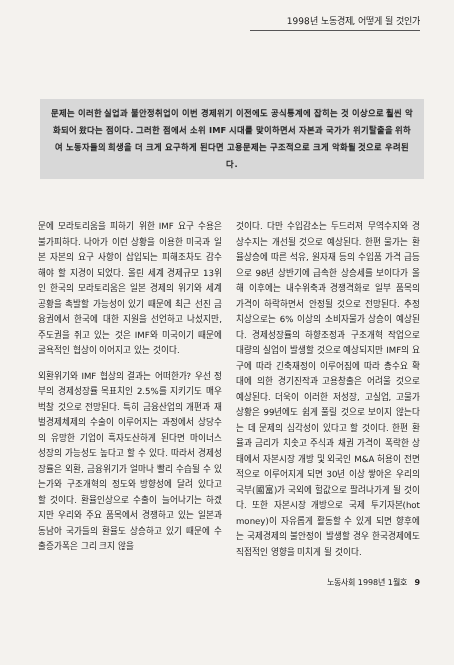1998년 노동경제, 어떻게 될 것인가
문제는 이러한 실업과 불안정취업이 이번 경제위기 이전에도 공식통계에 잡히는 것 이상으로 훨씬 악화되어 왔다는 점이다. 그러한 점에서 소위 IMF 시대를 맞이하면서 자본과 국가가 위기탈출을 위하여 노동자들의 희생을 더 크게 요구하게 된다면 고용문제는 구조적으로 크게 악화될 것으로 우려된다.
문에 모라토리움을 피하기 위한 IMF 요구 수용은 불가피하다. 나아가 이런 상황을 이용한 미국과 일본 자본의 요구 사항이 삽입되는 피해조차도 감수해야 할 지경이 되었다. 올린 세계 경제규모 13위인 한국의 모라토리움은 일본 경제의 위기와 세계공황을 촉발할 가능성이 있기 때문에 최근 선진 금융권에서 한국에 대한 지원을 선언하고 나섰지만, 주도권을 쥐고 있는 것은 IMF와 미국이기 때문에 굴욕적인 협상이 이어지고 있는 것이다.
외환위기와 IMF 협상의 결과는 어떠한가? 우선 정부의 경제성장률 목표치인 2.5%를 지키기도 매우 벅찰 것으로 전망된다. 특히 금융산업의 개편과 재벌경제체제의 수술이 이루어지는 과정에서 상당수의 유망한 기업이 흑자도산하게 된다면 마이너스 성장의 가능성도 높다고 할 수 있다. 따라서 경제성장률은 외환, 금융위기가 얼마나 빨리 수습될 수 있는가와 구조개혁의 정도와 방향성에 달려 있다고 할 것이다. 환율인상으로 수출이 늘어나기는 하겠지만 우리와 주요 품목에서 경쟁하고 있는 일본과 동남아 국가들의 환율도 상승하고 있기 때문에 수출증가폭은 그리 크지 않을
것이다. 다만 수입감소는 두드러져 무역수지와 경상수지는 개선될 것으로 예상된다. 한편 물가는 환율상승에 따른 석유, 원자재 등의 수입품 가격 급등으로 98년 상반기에 급속한 상승세를 보이다가 올해 이후에는 내수위축과 경쟁격화로 일부 품목의 가격이 하락하면서 안정될 것으로 전망된다. 추정치상으로는 6% 이상의 소비자물가 상승이 예상된다. 경제성장률의 하향조정과 구조개혁 작업으로 대량의 실업이 발생할 것으로 예상되지만 IMF의 요구에 따라 긴축재정이 이루어짐에 따라 총수요 확대에 의한 경기진작과 고용창출은 어려울 것으로 예상된다. 더욱이 이러한 저성장, 고실업, 고물가 상황은 99년에도 쉽게 풀릴 것으로 보이지 않는다는 데 문제의 심각성이 있다고 할 것이다. 한편 환율과 금리가 치솟고 주식과 채권 가격이 폭락한 상태에서 자본시장 개방 및 외국인 M&A 허용이 전면적으로 이루어지게 되면 30년 이상 쌓아온 우리의 국부(國富)가 국외에 헐값으로 팔려나가게 될 것이다. 또한 자본시장 개방으로 국제 투기자본(hot money)이 자유롭게 활동할 수 있게 되면 향후에는 국제경제의 불안정이 발생할 경우 한국경제에도 직접적인 영향을 미치게 될 것이다.
노동사회 1998년 1월호 9